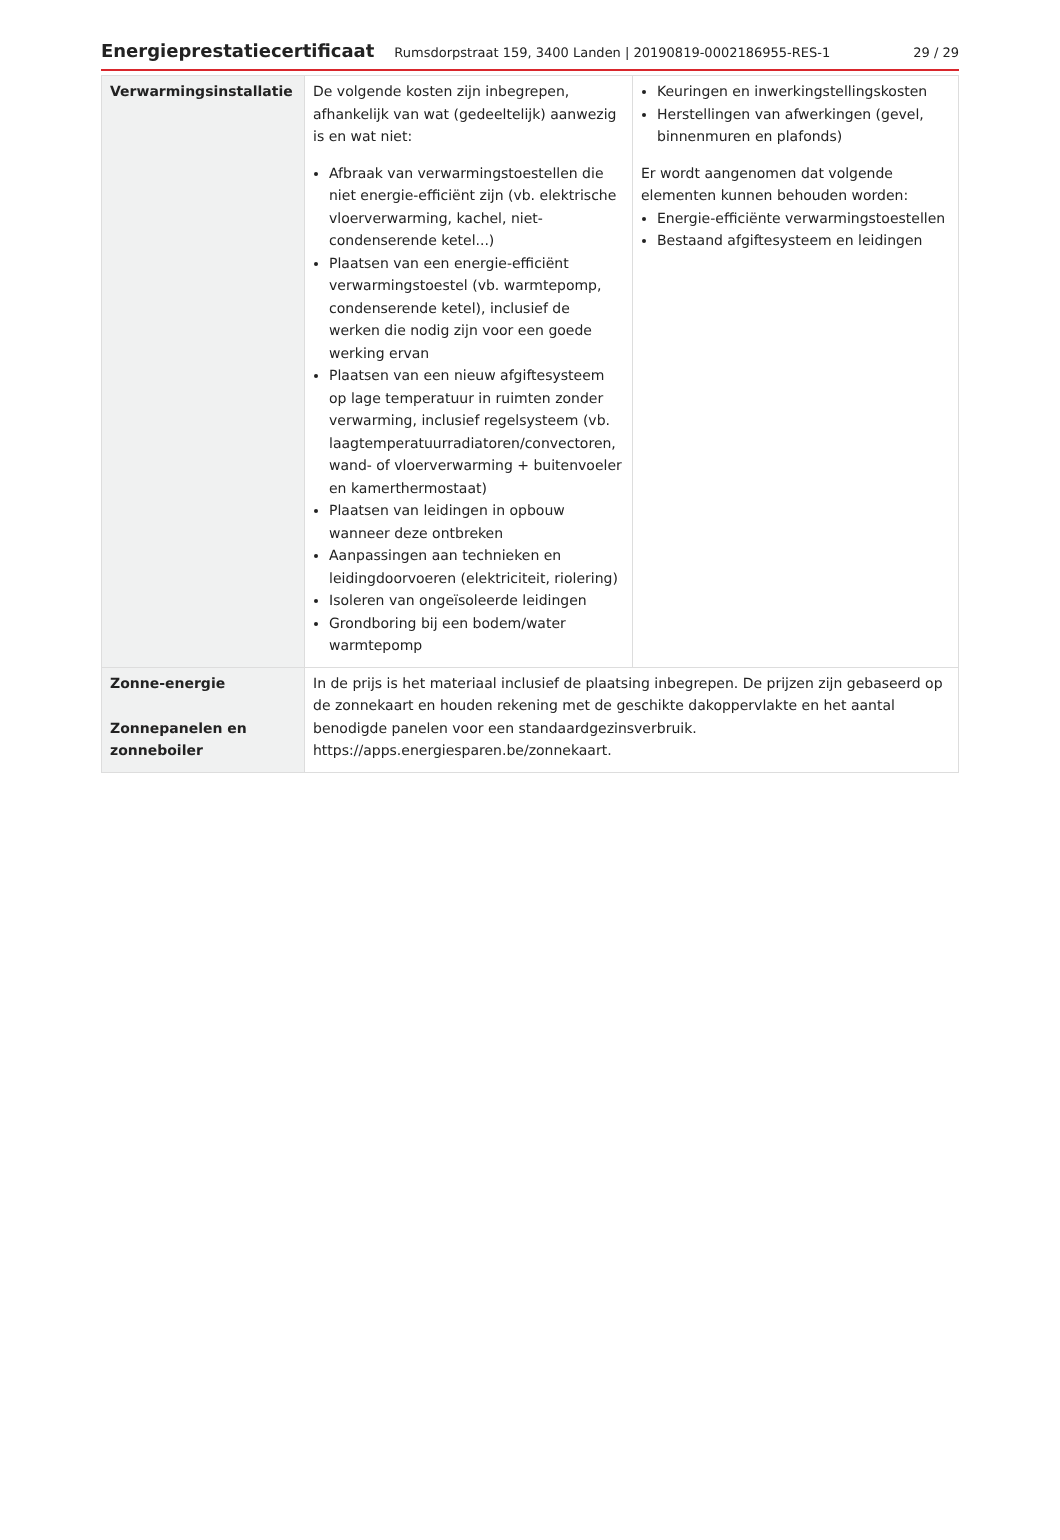Energieprestatiecertificaat Rumsdorpstraat 159, 3400 Landen | 20190819-0002186955-RES-1 29 / 29
| Verwarmingsinstallatie | De volgende kosten zijn inbegrepen, afhankelijk van wat (gedeeltelijk) aanwezig is en wat niet: Afbraak van verwarmingstoestellen die niet energie-efficiënt zijn (vb. elektrische vloerverwarming, kachel, niet-condenserende ketel...) Plaatsen van een energie-efficiënt verwarmingstoestel (vb. warmtepomp, condenserende ketel), inclusief de werken die nodig zijn voor een goede werking ervan Plaatsen van een nieuw afgiftesysteem op lage temperatuur in ruimten zonder verwarming, inclusief regelsysteem (vb. laagtemperatuurradiatoren/convectoren, wand- of vloerverwarming + buitenvoeler en kamerthermostaat) Plaatsen van leidingen in opbouw wanneer deze ontbreken Aanpassingen aan technieken en leidingdoorvoeren (elektriciteit, riolering) Isoleren van ongeïsoleerde leidingen Grondboring bij een bodem/water warmtepomp | Keuringen en inwerkingstellingskosten Herstellingen van afwerkingen (gevel, binnenmuren en plafonds) Er wordt aangenomen dat volgende elementen kunnen behouden worden: Energie-efficiënte verwarmingstoestellen Bestaand afgiftesysteem en leidingen |
| Zonne-energie Zonnepanelen en zonneboiler | In de prijs is het materiaal inclusief de plaatsing inbegrepen. De prijzen zijn gebaseerd op de zonnekaart en houden rekening met de geschikte dakoppervlakte en het aantal benodigde panelen voor een standaardgezinsverbruik. https://apps.energiesparen.be/zonnekaart. | |